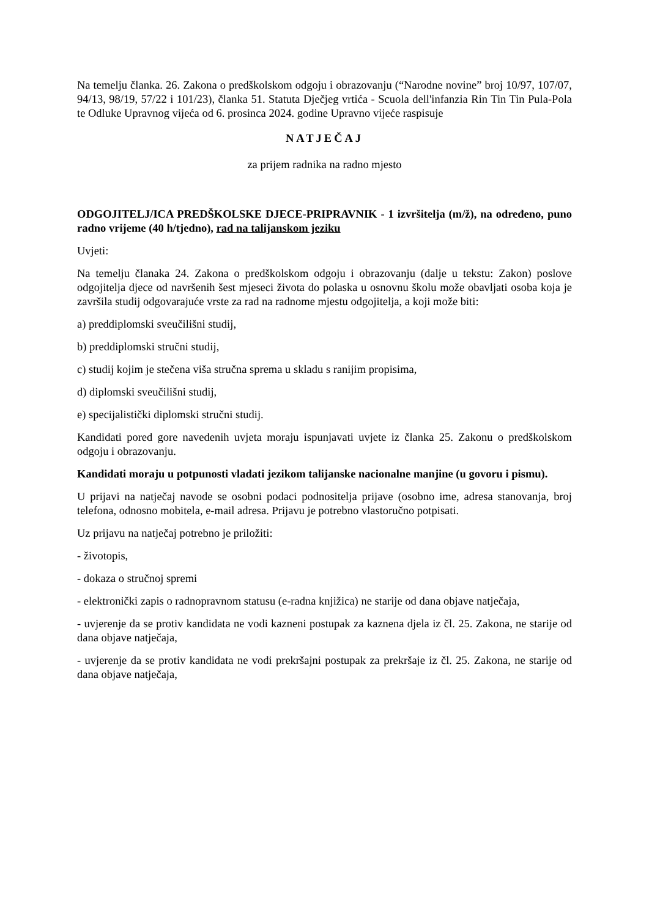Na temelju članka. 26. Zakona o predškolskom odgoju i obrazovanju (“Narodne novine” broj 10/97, 107/07, 94/13, 98/19, 57/22 i 101/23), članka 51. Statuta Dječjeg vrtića - Scuola dell'infanzia Rin Tin Tin Pula-Pola te Odluke Upravnog vijeća od 6. prosinca 2024. godine Upravno vijeće raspisuje
NATJEČAJ
za prijem radnika na radno mjesto
ODGOJITELJ/ICA PREDŠKOLSKE DJECE-PRIPRAVNIK - 1 izvršitelja (m/ž), na određeno, puno radno vrijeme (40 h/tjedno), rad na talijanskom jeziku
Uvjeti:
Na temelju članaka 24. Zakona o predškolskom odgoju i obrazovanju (dalje u tekstu: Zakon) poslove odgojitelja djece od navršenih šest mjeseci života do polaska u osnovnu školu može obavljati osoba koja je završila studij odgovarajuće vrste za rad na radnome mjestu odgojitelja, a koji može biti:
a) preddiplomski sveučilišni studij,
b) preddiplomski stručni studij,
c) studij kojim je stečena viša stručna sprema u skladu s ranijim propisima,
d) diplomski sveučilišni studij,
e) specijalistički diplomski stručni studij.
Kandidati pored gore navedenih uvjeta moraju ispunjavati uvjete iz članka 25. Zakonu o predškolskom odgoju i obrazovanju.
Kandidati moraju u potpunosti vladati jezikom talijanske nacionalne manjine (u govoru i pismu).
U prijavi na natječaj navode se osobni podaci podnositelja prijave (osobno ime, adresa stanovanja, broj telefona, odnosno mobitela, e-mail adresa. Prijavu je potrebno vlastoručno potpisati.
Uz prijavu na natječaj potrebno je priložiti:
- životopis,
- dokaza o stručnoj spremi
- elektronički zapis o radnopravnom statusu (e-radna knjižica) ne starije od dana objave natječaja,
- uvjerenje da se protiv kandidata ne vodi kazneni postupak za kaznena djela iz čl. 25. Zakona, ne starije od dana objave natječaja,
- uvjerenje da se protiv kandidata ne vodi prekršajni postupak za prekršaje iz čl. 25. Zakona, ne starije od dana objave natječaja,